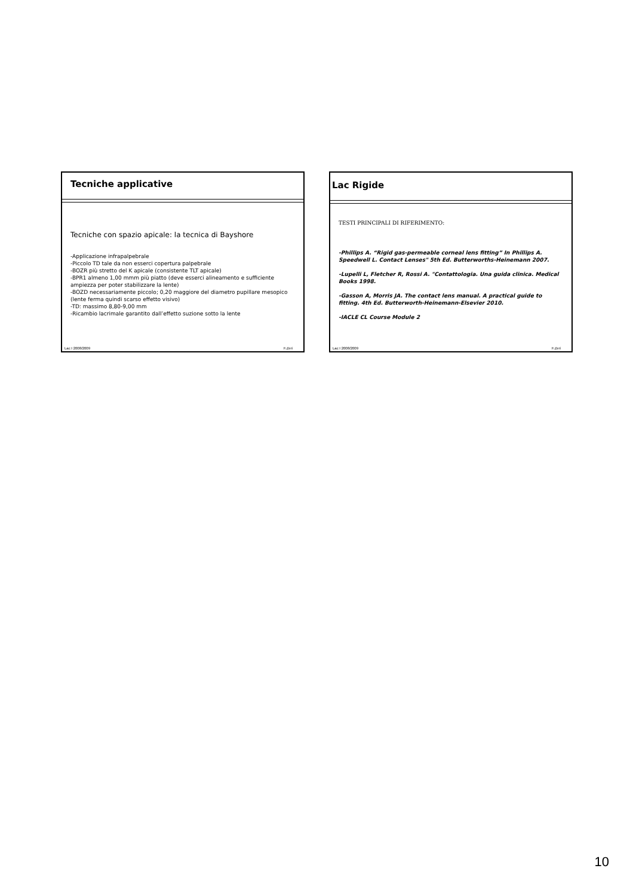Tecniche applicative
Tecniche con spazio apicale: la tecnica di Bayshore
-Applicazione infrapalpebrale
-Piccolo TD tale da non esserci copertura palpebrale
-BOZR più stretto del K apicale (consistente TLT apicale)
-BPR1 almeno 1,00 mmm più piatto (deve esserci alineamento e sufficiente ampiezza per poter stabilizzare la lente)
-BOZD necessariamente piccolo; 0,20 maggiore del diametro pupillare mesopico (lente ferma quindi scarso effetto visivo)
-TD: massimo 8,80-9,00 mm
-Ricambio lacrimale garantito dall’effetto suzione sotto la lente
Lac I 2008/2009 F.Zeri
Lac Rigide
TESTI PRINCIPALI DI RIFERIMENTO:
-Phillips A. “Rigid gas-permeable corneal lens fitting” In Phillips A. Speedwell L. Contact Lenses" 5th Ed. Butterworths-Heinemann 2007.
-Lupelli L, Fletcher R, Rossi A. "Contattologia. Una guida clinica. Medical Books 1998.
-Gasson A, Morris JA. The contact lens manual. A practical guide to fitting. 4th Ed. Butterworth-Heinemann-Elsevier 2010.
-IACLE CL Course Module 2
Lac I 2008/2009 F.Zeri
10